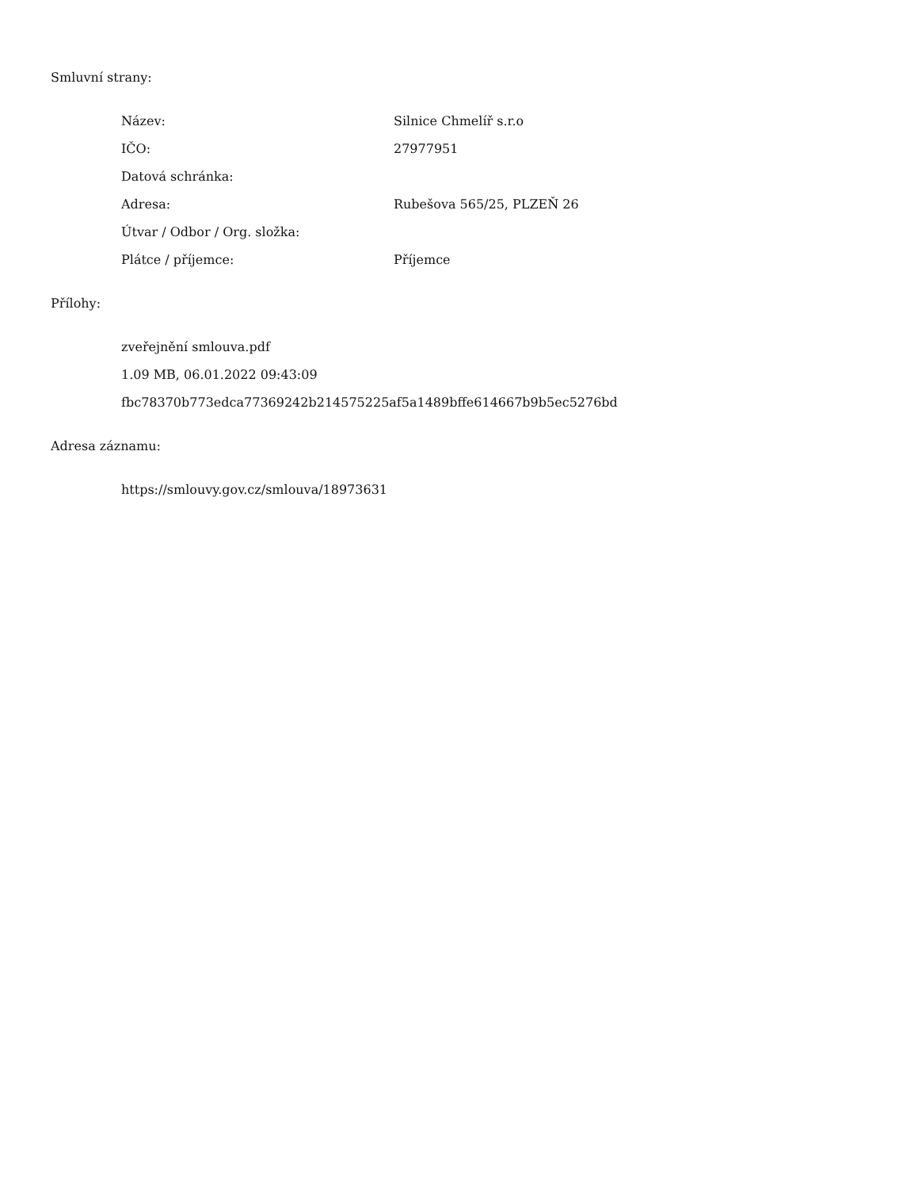Smluvní strany:
| Název: | Silnice Chmelíř s.r.o |
| IČO: | 27977951 |
| Datová schránka: | |
| Adresa: | Rubešova 565/25, PLZEŇ 26 |
| Útvar / Odbor / Org. složka: | |
| Plátce / příjemce: | Příjemce |
Přílohy:
| zveřejnění smlouva.pdf |
| 1.09 MB, 06.01.2022 09:43:09 |
| fbc78370b773edca77369242b214575225af5a1489bffe614667b9b5ec5276bd |
Adresa záznamu:
| https://smlouvy.gov.cz/smlouva/18973631 |